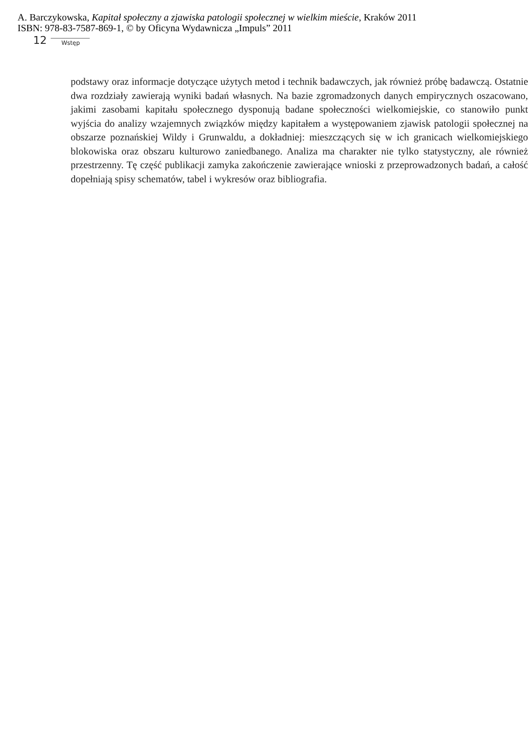A. Barczykowska, Kapitał społeczny a zjawiska patologii społecznej w wielkim mieście, Kraków 2011
ISBN: 978-83-7587-869-1, © by Oficyna Wydawnicza „Impuls” 2011
12 Wstęp
podstawy oraz informacje dotyczące użytych metod i technik badawczych, jak również próbę badawczą. Ostatnie dwa rozdziały zawierają wyniki badań własnych. Na bazie zgromadzonych danych empirycznych oszacowano, jakimi zasobami kapitału społecznego dysponują badane społeczności wielkomiejskie, co stanowiło punkt wyjścia do analizy wzajemnych związków między kapitałem a występowaniem zjawisk patologii społecznej na obszarze poznańskiej Wildy i Grunwaldu, a dokładniej: mieszczących się w ich granicach wielkomiejskiego blokowiska oraz obszaru kulturowo zaniedbanego. Analiza ma charakter nie tylko statystyczny, ale również przestrzenny. Tę część publikacji zamyka zakończenie zawierające wnioski z przeprowadzonych badań, a całość dopełniają spisy schematów, tabel i wykresów oraz bibliografia.